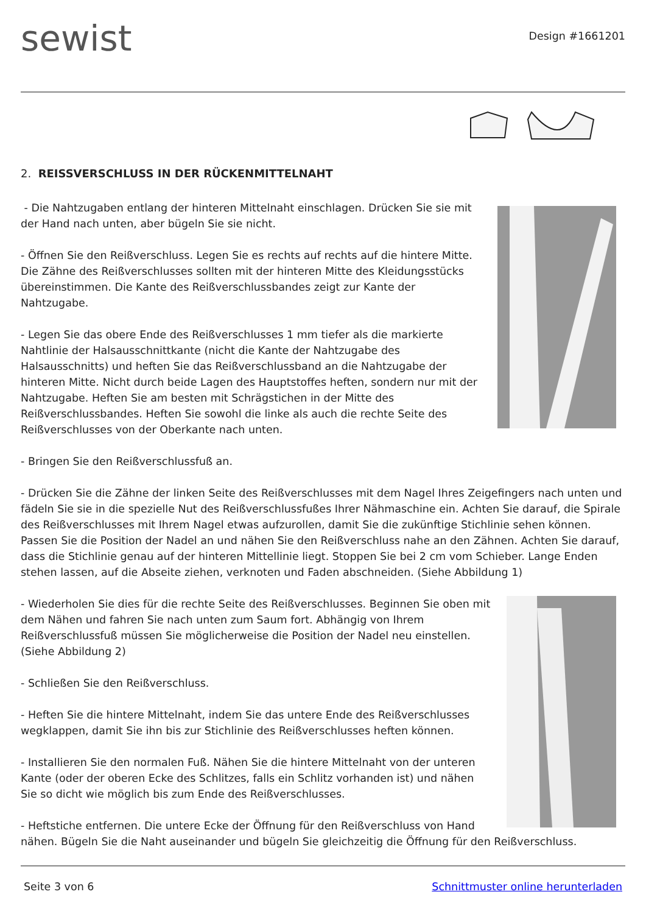sewist
Design #1661201
2. REISSVERSCHLUSS IN DER RÜCKENMITTELNAHT
- Die Nahtzugaben entlang der hinteren Mittelnaht einschlagen. Drücken Sie sie mit der Hand nach unten, aber bügeln Sie sie nicht.
- Öffnen Sie den Reißverschluss. Legen Sie es rechts auf rechts auf die hintere Mitte. Die Zähne des Reißverschlusses sollten mit der hinteren Mitte des Kleidungsstücks übereinstimmen. Die Kante des Reißverschlussbandes zeigt zur Kante der Nahtzugabe.
- Legen Sie das obere Ende des Reißverschlusses 1 mm tiefer als die markierte Nahtlinie der Halsausschnittkante (nicht die Kante der Nahtzugabe des Halsausschnitts) und heften Sie das Reißverschlussband an die Nahtzugabe der hinteren Mitte. Nicht durch beide Lagen des Hauptstoffes heften, sondern nur mit der Nahtzugabe. Heften Sie am besten mit Schrägstichen in der Mitte des Reißverschlussbandes. Heften Sie sowohl die linke als auch die rechte Seite des Reißverschlusses von der Oberkante nach unten.
- Bringen Sie den Reißverschlussfuß an.
- Drücken Sie die Zähne der linken Seite des Reißverschlusses mit dem Nagel Ihres Zeigefingers nach unten und fädeln Sie sie in die spezielle Nut des Reißverschlussfußes Ihrer Nähmaschine ein. Achten Sie darauf, die Spirale des Reißverschlusses mit Ihrem Nagel etwas aufzurollen, damit Sie die zukünftige Stichlinie sehen können. Passen Sie die Position der Nadel an und nähen Sie den Reißverschluss nahe an den Zähnen. Achten Sie darauf, dass die Stichlinie genau auf der hinteren Mittellinie liegt. Stoppen Sie bei 2 cm vom Schieber. Lange Enden stehen lassen, auf die Abseite ziehen, verknoten und Faden abschneiden. (Siehe Abbildung 1)
- Wiederholen Sie dies für die rechte Seite des Reißverschlusses. Beginnen Sie oben mit dem Nähen und fahren Sie nach unten zum Saum fort. Abhängig von Ihrem Reißverschlussfuß müssen Sie möglicherweise die Position der Nadel neu einstellen. (Siehe Abbildung 2)
- Schließen Sie den Reißverschluss.
- Heften Sie die hintere Mittelnaht, indem Sie das untere Ende des Reißverschlusses wegklappen, damit Sie ihn bis zur Stichlinie des Reißverschlusses heften können.
- Installieren Sie den normalen Fuß. Nähen Sie die hintere Mittelnaht von der unteren Kante (oder der oberen Ecke des Schlitzes, falls ein Schlitz vorhanden ist) und nähen Sie so dicht wie möglich bis zum Ende des Reißverschlusses.
- Heftstiche entfernen. Die untere Ecke der Öffnung für den Reißverschluss von Hand nähen. Bügeln Sie die Naht auseinander und bügeln Sie gleichzeitig die Öffnung für den Reißverschluss.
Seite 3 von 6 Schnittmuster online herunterladen